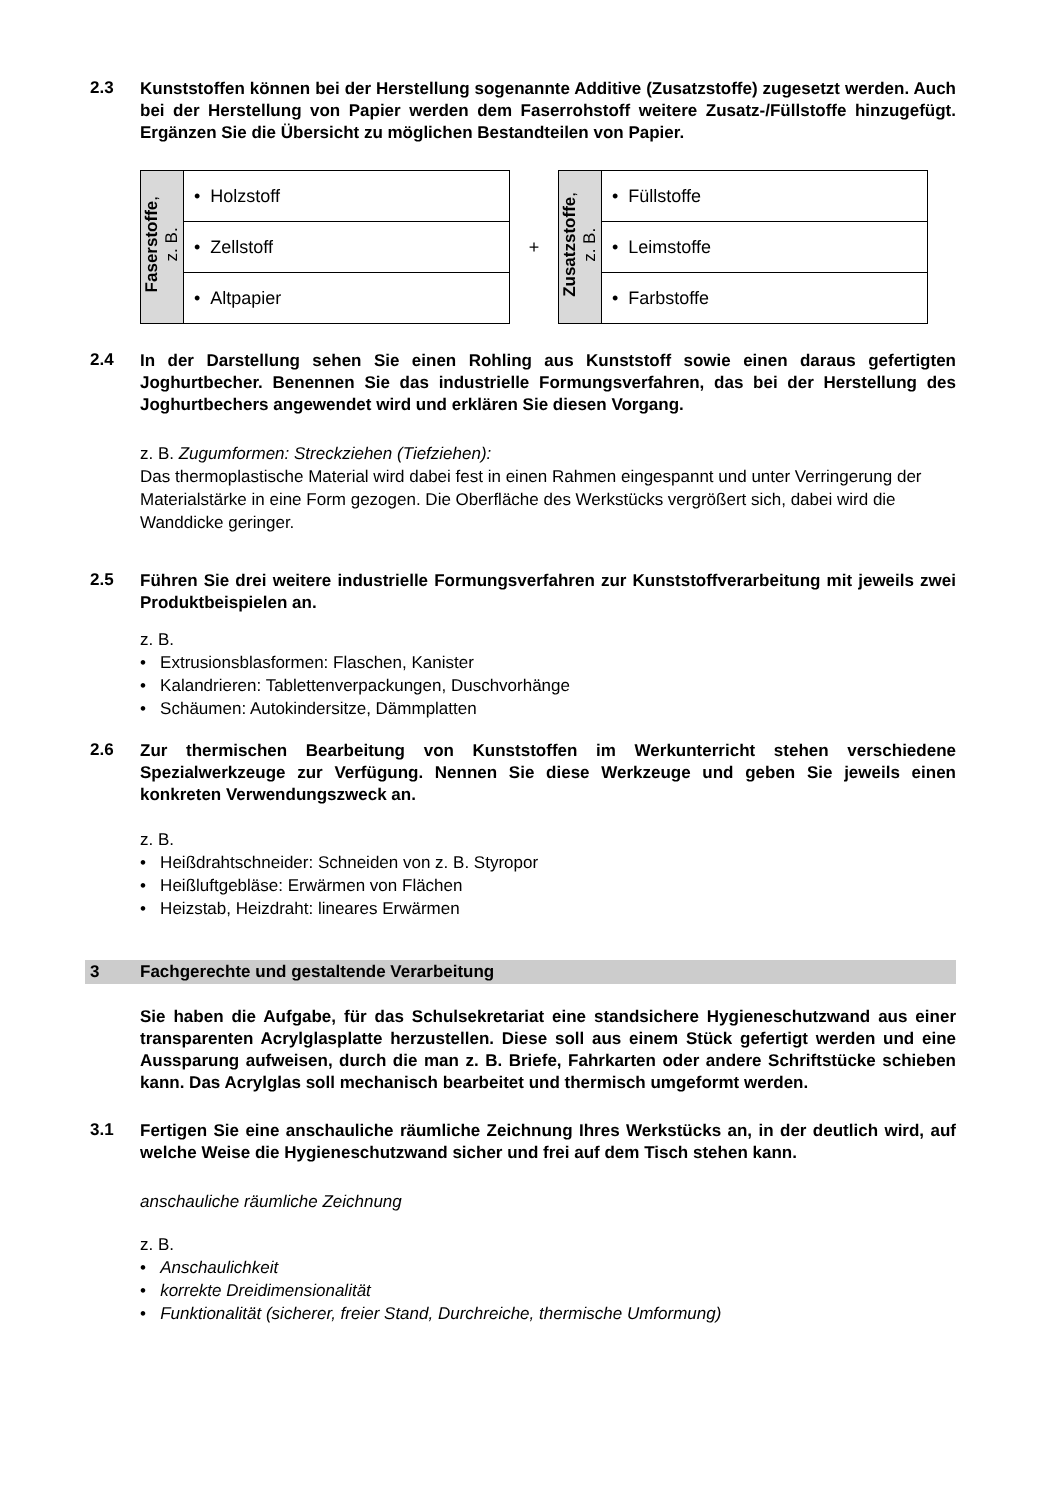2.3
Kunststoffen können bei der Herstellung sogenannte Additive (Zusatzstoffe) zugesetzt werden. Auch bei der Herstellung von Papier werden dem Faserrohstoff weitere Zusatz-/Füllstoffe hinzugefügt. Ergänzen Sie die Übersicht zu möglichen Bestandteilen von Papier.
| Faserstoffe , z. B. | • Holzstoff |
| | • Zellstoff |
| | • Altpapier |
+
| Zusatzstoffe , z. B. | • Füllstoffe |
| | • Leimstoffe |
| | • Farbstoffe |
2.4
In der Darstellung sehen Sie einen Rohling aus Kunststoff sowie einen daraus gefertigten Joghurtbecher. Benennen Sie das industrielle Formungsverfahren, das bei der Herstellung des Joghurtbechers angewendet wird und erklären Sie diesen Vorgang.
z. B. Zugumformen: Streckziehen (Tiefziehen):
Das thermoplastische Material wird dabei fest in einen Rahmen eingespannt und unter Verringerung der Materialstärke in eine Form gezogen. Die Oberfläche des Werkstücks vergrößert sich, dabei wird die Wanddicke geringer.
2.5
Führen Sie drei weitere industrielle Formungsverfahren zur Kunststoffverarbeitung mit jeweils zwei Produktbeispielen an.
z. B.
• Extrusionsblasformen: Flaschen, Kanister
• Kalandrieren: Tablettenverpackungen, Duschvorhänge
• Schäumen: Autokindersitze, Dämmplatten
2.6
Zur thermischen Bearbeitung von Kunststoffen im Werkunterricht stehen ver­schiedene Spezialwerkzeuge zur Verfügung. Nennen Sie diese Werkzeuge und geben Sie jeweils einen konkreten Verwendungszweck an.
z. B.
• Heißdrahtschneider: Schneiden von z. B. Styropor
• Heißluftgebläse: Erwärmen von Flächen
• Heizstab, Heizdraht: lineares Erwärmen
3 Fachgerechte und gestaltende Verarbeitung
Sie haben die Aufgabe, für das Schulsekretariat eine standsichere Hygieneschutz­wand aus einer transparenten Acrylglasplatte herzustellen. Diese soll aus einem Stück gefertigt werden und eine Aussparung aufweisen, durch die man z. B. Briefe, Fahr­karten oder andere Schriftstücke schieben kann. Das Acrylglas soll mechanisch bearbeitet und thermisch umgeformt werden.
3.1
Fertigen Sie eine anschauliche räumliche Zeichnung Ihres Werkstücks an, in der deutlich wird, auf welche Weise die Hygieneschutzwand sicher und frei auf dem Tisch stehen kann.
anschauliche räumliche Zeichnung
z. B.
• Anschaulichkeit
• korrekte Dreidimensionalität
• Funktionalität (sicherer, freier Stand, Durchreiche, thermische Umformung)